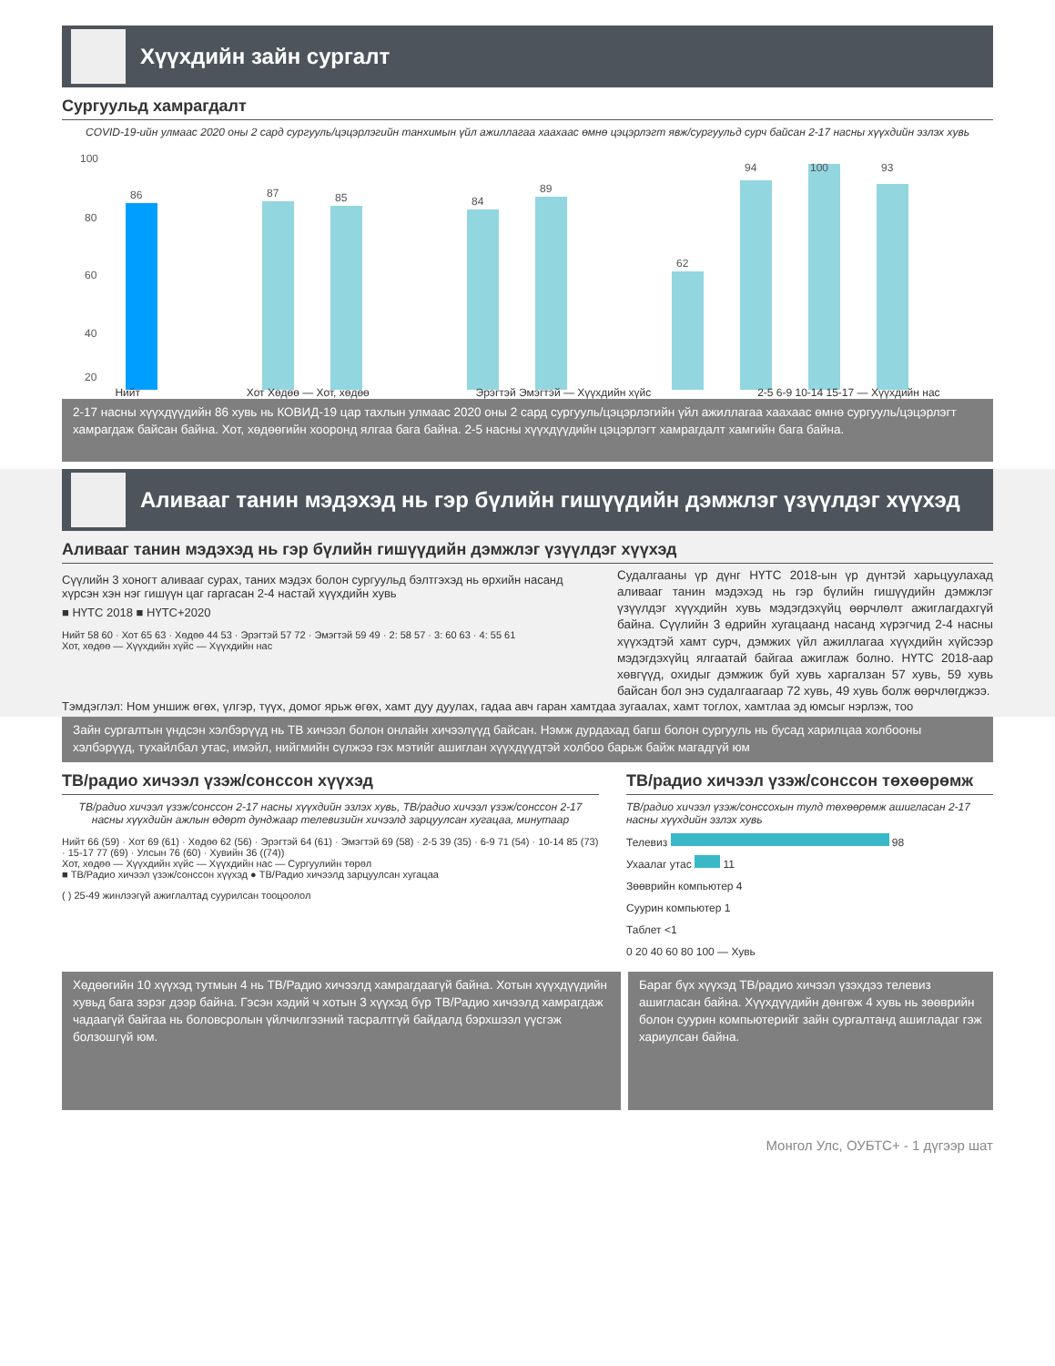Хүүхдийн зайн сургалт
Сургуульд хамрагдалт
COVID-19-ийн улмаас 2020 оны 2 сард сургууль/цэцэрлэгийн танхимын үйл ажиллагаа хаахаас өмнө цэцэрлэгт явж/сургуульд сурч байсан 2-17 насны хүүхдийн эзлэх хувь
100
80
60
40
20
86
87
85
84
89
62
94
100
93
Нийт Хот Хөдөө — Хот, хөдөө Эрэгтэй Эмэгтэй — Хүүхдийн хүйс 2-5 6-9 10-14 15-17 — Хүүхдийн нас
2-17 насны хүүхдүүдийн 86 хувь нь КОВИД-19 цар тахлын улмаас 2020 оны 2 сард сургууль/цэцэрлэгийн үйл ажиллагаа хаахаас өмнө сургууль/цэцэрлэгт хамрагдаж байсан байна. Хот, хөдөөгийн хооронд ялгаа бага байна. 2-5 насны хүүхдүүдийн цэцэрлэгт хамрагдалт хамгийн бага байна.
Аливааг танин мэдэхэд нь гэр бүлийн гишүүдийн дэмжлэг үзүүлдэг хүүхэд
Аливааг танин мэдэхэд нь гэр бүлийн гишүүдийн дэмжлэг үзүүлдэг хүүхэд
Сүүлийн 3 хоногт аливааг сурах, таних мэдэх болон сургуульд бэлтгэхэд нь өрхийн насанд хүрсэн хэн нэг гишүүн цаг гаргасан 2-4 настай хүүхдийн хувь
■ НҮТС 2018 ■ НҮТС+2020
Нийт 58 60 · Хот 65 63 · Хөдөө 44 53 · Эрэгтэй 57 72 · Эмэгтэй 59 49 · 2: 58 57 · 3: 60 63 · 4: 55 61
Хот, хөдөө — Хүүхдийн хүйс — Хүүхдийн нас
Судалгааны үр дүнг НҮТС 2018-ын үр дүнтэй харьцуулахад аливааг танин мэдэхэд нь гэр бүлийн гишүүдийн дэмжлэг үзүүлдэг хүүхдийн хувь мэдэгдэхүйц өөрчлөлт ажиглагдахгүй байна. Сүүлийн 3 өдрийн хугацаанд насанд хүрэгчид 2-4 насны хүүхэдтэй хамт сурч, дэмжих үйл ажиллагаа хүүхдийн хүйсээр мэдэгдэхүйц ялгаатай байгаа ажиглаж болно. НҮТС 2018-аар хөвгүүд, охидыг дэмжиж буй хувь харгалзан 57 хувь, 59 хувь байсан бол энэ судалгаагаар 72 хувь, 49 хувь болж өөрчлөгджээ.
Тэмдэглэл: Ном уншиж өгөх, үлгэр, түүх, домог ярьж өгөх, хамт дуу дуулах, гадаа авч гаран хамтдаа зугаалах, хамт тоглох, хамтлаа эд юмсыг нэрлэж, тоо
Зайн сургалтын үндсэн хэлбэрүүд нь ТВ хичээл болон онлайн хичээлүүд байсан. Нэмж дурдахад багш болон сургууль нь бусад харилцаа холбооны хэлбэрүүд, тухайлбал утас, имэйл, нийгмийн сүлжээ гэх мэтийг ашиглан хүүхдүүдтэй холбоо барьж байж магадгүй юм
ТВ/радио хичээл үзэж/сонссон хүүхэд
ТВ/радио хичээл үзэж/сонссон 2-17 насны хүүхдийн эзлэх хувь, ТВ/радио хичээл үзэж/сонссон 2-17 насны хүүхдийн ажлын өдөрт дунджаар телевизийн хичээлд зарцуулсан хугацаа, минутаар
Нийт 66 (59) · Хот 69 (61) · Хөдөө 62 (56) · Эрэгтэй 64 (61) · Эмэгтэй 69 (58) · 2-5 39 (35) · 6-9 71 (54) · 10-14 85 (73) · 15-17 77 (69) · Улсын 76 (60) · Хувийн 36 ((74))
Хот, хөдөө — Хүүхдийн хүйс — Хүүхдийн нас — Сургуулийн төрөл
■ ТВ/Радио хичээл үзэж/сонссон хүүхэд ● ТВ/Радио хичээлд зарцуулсан хугацаа
( ) 25-49 жинлээгүй ажиглалтад суурилсан тооцоолол
ТВ/радио хичээл үзэж/сонссон төхөөрөмж
ТВ/радио хичээл үзэж/сонссохын тулд төхөөрөмж ашигласан 2-17 насны хүүхдийн эзлэх хувь
Телевиз 98
Ухаалаг утас 11
Зөөврийн компьютер 4
Суурин компьютер 1
Таблет <1
0 20 40 60 80 100 — Хувь
Хөдөөгийн 10 хүүхэд тутмын 4 нь ТВ/Радио хичээлд хамрагдаагүй байна. Хотын хүүхдүүдийн хувьд бага зэрэг дээр байна. Гэсэн хэдий ч хотын 3 хүүхэд бүр ТВ/Радио хичээлд хамрагдаж чадаагүй байгаа нь боловсролын үйлчилгээний тасралтгүй байдалд бэрхшээл үүсгэж болзошгүй юм.
Бараг бүх хүүхэд ТВ/радио хичээл үзэхдээ телевиз ашигласан байна. Хүүхдүүдийн дөнгөж 4 хувь нь зөөврийн болон суурин компьютерийг зайн сургалтанд ашигладаг гэж хариулсан байна.
Монгол Улс, ОУБТС+ - 1 дүгээр шат